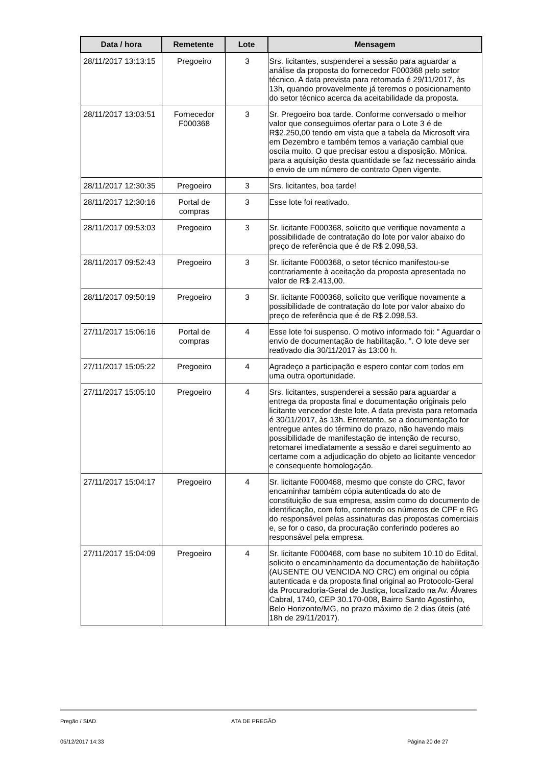| Data / hora | Remetente | Lote | Mensagem |
| --- | --- | --- | --- |
| 28/11/2017 13:13:15 | Pregoeiro | 3 | Srs. licitantes, suspenderei a sessão para aguardar a análise da proposta do fornecedor F000368 pelo setor técnico. A data prevista para retomada é 29/11/2017, às 13h, quando provavelmente já teremos o posicionamento do setor técnico acerca da aceitabilidade da proposta. |
| 28/11/2017 13:03:51 | Fornecedor F000368 | 3 | Sr. Pregoeiro boa tarde. Conforme conversado o melhor valor que conseguimos ofertar para o Lote 3 é de R$2.250,00 tendo em vista que a tabela da Microsoft vira em Dezembro e também temos a variação cambial que oscila muito. O que precisar estou a disposição. Mônica. para a aquisição desta quantidade se faz necessário ainda o envio de um número de contrato Open vigente. |
| 28/11/2017 12:30:35 | Pregoeiro | 3 | Srs. licitantes, boa tarde! |
| 28/11/2017 12:30:16 | Portal de compras | 3 | Esse lote foi reativado. |
| 28/11/2017 09:53:03 | Pregoeiro | 3 | Sr. licitante F000368, solicito que verifique novamente a possibilidade de contratação do lote por valor abaixo do preço de referência que é de R$ 2.098,53. |
| 28/11/2017 09:52:43 | Pregoeiro | 3 | Sr. licitante F000368, o setor técnico manifestou-se contrariamente à aceitação da proposta apresentada no valor de R$ 2.413,00. |
| 28/11/2017 09:50:19 | Pregoeiro | 3 | Sr. licitante F000368, solicito que verifique novamente a possibilidade de contratação do lote por valor abaixo do preço de referência que é de R$ 2.098,53. |
| 27/11/2017 15:06:16 | Portal de compras | 4 | Esse lote foi suspenso. O motivo informado foi: " Aguardar o envio de documentação de habilitação. ". O lote deve ser reativado dia 30/11/2017 às 13:00 h. |
| 27/11/2017 15:05:22 | Pregoeiro | 4 | Agradeço a participação e espero contar com todos em uma outra oportunidade. |
| 27/11/2017 15:05:10 | Pregoeiro | 4 | Srs. licitantes, suspenderei a sessão para aguardar a entrega da proposta final e documentação originais pelo licitante vencedor deste lote. A data prevista para retomada é 30/11/2017, às 13h. Entretanto, se a documentação for entregue antes do término do prazo, não havendo mais possibilidade de manifestação de intenção de recurso, retomarei imediatamente a sessão e darei seguimento ao certame com a adjudicação do objeto ao licitante vencedor e consequente homologação. |
| 27/11/2017 15:04:17 | Pregoeiro | 4 | Sr. licitante F000468, mesmo que conste do CRC, favor encaminhar também cópia autenticada do ato de constituição de sua empresa, assim como do documento de identificação, com foto, contendo os números de CPF e RG do responsável pelas assinaturas das propostas comerciais e, se for o caso, da procuração conferindo poderes ao responsável pela empresa. |
| 27/11/2017 15:04:09 | Pregoeiro | 4 | Sr. licitante F000468, com base no subitem 10.10 do Edital, solicito o encaminhamento da documentação de habilitação (AUSENTE OU VENCIDA NO CRC) em original ou cópia autenticada e da proposta final original ao Protocolo-Geral da Procuradoria-Geral de Justiça, localizado na Av. Álvares Cabral, 1740, CEP 30.170-008, Bairro Santo Agostinho, Belo Horizonte/MG, no prazo máximo de 2 dias úteis (até 18h de 29/11/2017). |
Pregão / SIAD ATA DE PREGÃO
05/12/2017 14:33 Página 20 de 27